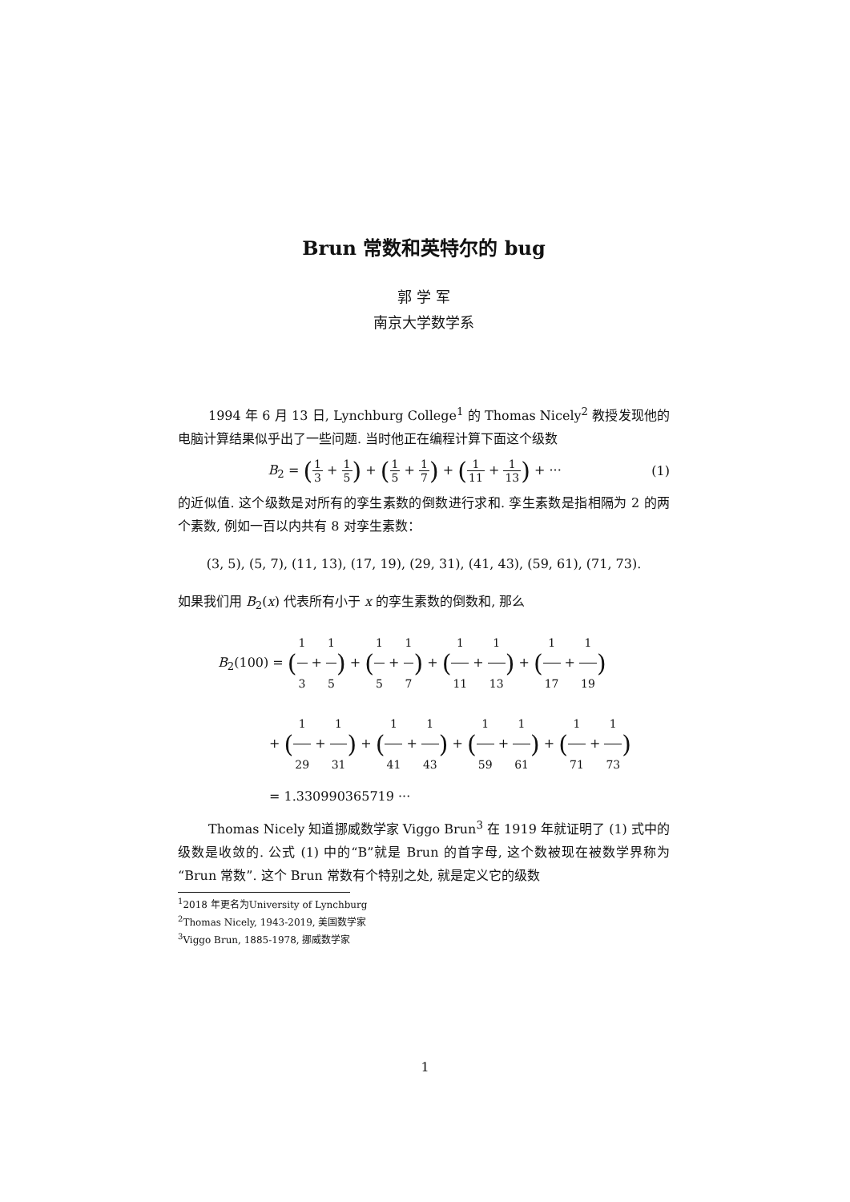Brun 常数和英特尔的 bug
郭 学 军
南京大学数学系
1994 年 6 月 13 日, Lynchburg College<sup>1</sup> 的 Thomas Nicely<sup>2</sup> 教授发现他的电脑计算结果似乎出了一些问题. 当时他正在编程计算下面这个级数
B<sub>2</sub> = (1 3 + 1 5) + (1 5 + 1 7) + (1 11 + 1 13) + ···
(1)
的近似值. 这个级数是对所有的孪生素数的倒数进行求和. 孪生素数是指相隔为 2 的两个素数, 例如一百以内共有 8 对孪生素数：
(3, 5), (5, 7), (11, 13), (17, 19), (29, 31), (41, 43), (59, 61), (71, 73).
如果我们用 B<sub>2</sub>(x) 代表所有小于 x 的孪生素数的倒数和, 那么
B<sub>2</sub>(100) = (1 3 + 1 5) + (1 5 + 1 7) + (1 11 + 1 13) + (1 17 + 1 19)
+ (1 29 + 1 31) + (1 41 + 1 43) + (1 59 + 1 61) + (1 71 + 1 73)
= 1.330990365719 ···
Thomas Nicely 知道挪威数学家 Viggo Brun<sup>3</sup> 在 1919 年就证明了 (1) 式中的级数是收敛的. 公式 (1) 中的“B”就是 Brun 的首字母, 这个数被现在被数学界称为“Brun 常数”. 这个 Brun 常数有个特别之处, 就是定义它的级数
<sup>1</sup> 2018 年更名为University of Lynchburg
<sup>2</sup> Thomas Nicely, 1943-2019, 美国数学家
<sup>3</sup> Viggo Brun, 1885-1978, 挪威数学家
1